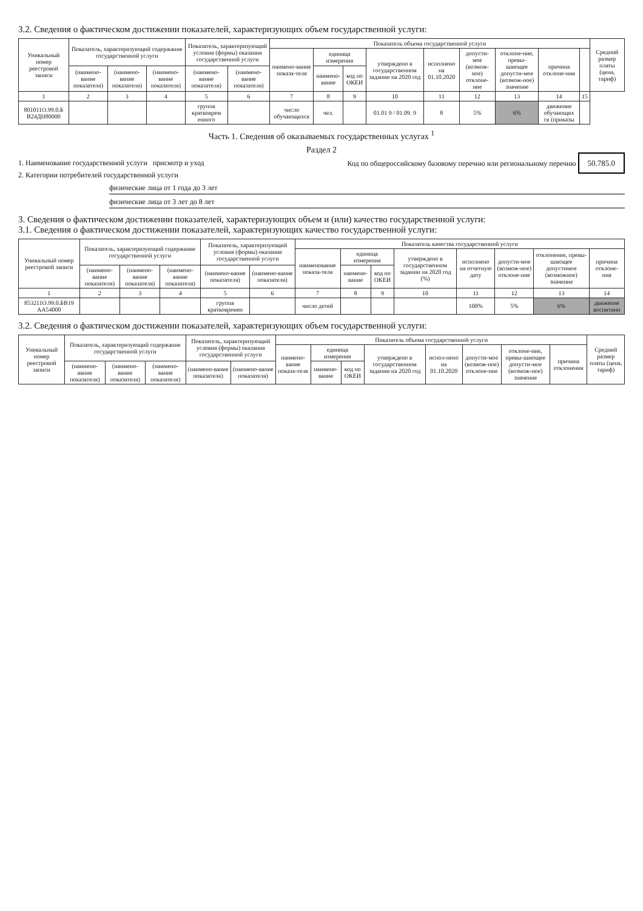3.2. Сведения о фактическом достижении показателей, характеризующих объем государственной услуги:
| Уникальный номер реестровой записи | Показатель, характеризующий содержание государственной услуги | | | Показатель, характеризующий условия (формы) оказания государственной услуги | | Показатель объема государственной услуги | | | | | | | | | Средний размер платы (цена, тариф) |
| --- | --- | --- | --- | --- | --- | --- | --- | --- | --- | --- | --- | --- | --- | --- | --- |
| | | | | | | наимено-вание показа-теля | единица измерения | | утверждено в государственном задании на 2020 год | исполнено на 01.10.2020 | допусти-мое (возмож-ное) отклоне-ние | отклоне-ние, превы-шающее допусти-мое (возмож-ное) значение | причина отклоне-ния | | |
| | (наимено-вание показателя) | (наимено-вание показателя) | (наимено-вание показателя) | (наимено-вание показателя) | (наимено-вание показателя) | | наимено-вание | код по ОКЕИ | | | | | | | |
| 1 | 2 | 3 | 4 | 5 | 6 | 7 | 8 | 9 | 10 | 11 | 12 | 13 | 14 | 15 | |
| 801011О.99.0.Б В24ДН80000 | | | | группа кратковрем енного | | число обучающихся | чел. | | 01.01 9 / 01.09. 9 | 8 | 5% | 6% | движение обучающих ся (приказы | | |
Часть 1. Сведения об оказываемых государственных услугах <sup>1</sup>
Раздел 2
1. Наименование государственной услуги присмотр и уход Код по общероссийскому базовому перечню или региональному перечню 50.785.0
2. Категории потребителей государственной услуги
физические лица от 1 года до 3 лет
физические лица от 3 лет до 8 лет
3. Сведения о фактическом достижении показателей, характеризующих объем и (или) качество государственной услуги:
3.1. Сведения о фактическом достижении показателей, характеризующих качество государственной услуги:
| Уникальный номер реестровой записи | Показатель, характеризующий содержание государственной услуги | | | Показатель, характеризующий условия (формы) оказания государственной услуги | | Показатель качества государственной услуги | | | | | | | |
| --- | --- | --- | --- | --- | --- | --- | --- | --- | --- | --- | --- | --- | --- |
| | | | | | | наименование показа-теля | единица измерения | | утверждено в государственном задании на 2020 год (%) | исполнено на отчетную дату | допусти-мое (возмож-ное) отклоне-ние | отклонение, превы-шающее допустимое (возможное) значение | причина отклоне-ния |
| | (наимено-вание показателя) | (наимено-вание показателя) | (наимено-вание показателя) | (наимено-вание показателя) | (наимено-вание показателя) | | наимено-вание | код по ОКЕИ | | | | | |
| 1 | 2 | 3 | 4 | 5 | 6 | 7 | 8 | 9 | 10 | 11 | 12 | 13 | 14 |
| 853211О.99.0.БВ19 АА54000 | | | | группа кратковремен | | число детей | | | | 100% | 5% | 6% | движение воспитанн |
3.2. Сведения о фактическом достижении показателей, характеризующих объем государственной услуги:
| Уникальный номер реестровой записи | Показатель, характеризующий содержание государственной услуги | | | Показатель, характеризующий условия (формы) оказания государственной услуги | | Показатель объема государственной услуги | | | | | | | | Средний размер платы (цена, тариф) |
| --- | --- | --- | --- | --- | --- | --- | --- | --- | --- | --- | --- | --- | --- | --- |
| | | | | | | наимено-вание показа-теля | единица измерения | | утверждено в государственном задании на 2020 год | испол-нено на 01.10.2020 | допусти-мое (возмож-ное) отклоне-ние | отклоне-ние, превы-шающее допусти-мое (возмож-ное) значение | причина отклонения | |
| | (наимено-вание показателя) | (наимено-вание показателя) | (наимено-вание показателя) | (наимено-вание показателя) | (наимено-вание показателя) | | наимено-вание | код по ОКЕИ | | | | | | |